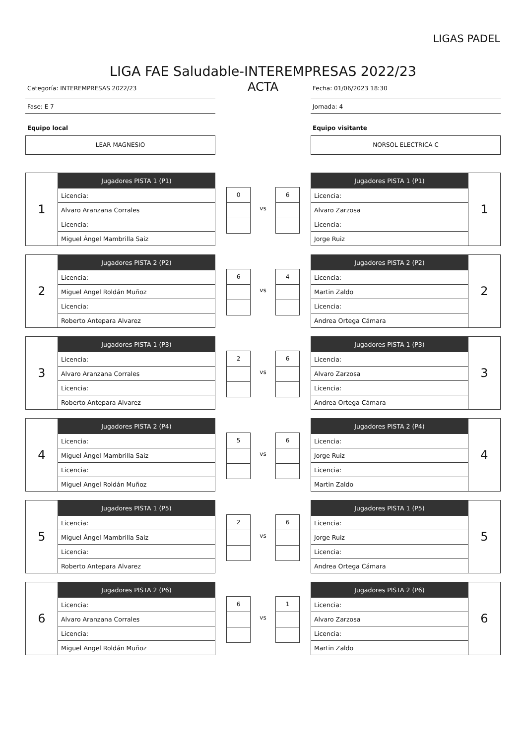LIGAS PADEL
LIGA FAE Saludable-INTEREMPRESAS 2022/23
Categoría: INTEREMPRESAS 2022/23
Fase: E 7
Equipo local
LEAR MAGNESIO
ACTA
Fecha: 01/06/2023 18:30
Jornada: 4
Equipo visitante
NORSOL ELECTRICA C
| 1 | Jugadores PISTA 1 (P1) |
| | Licencia: |
| | Alvaro Aranzana Corrales |
| | Licencia: |
| | Miguel Ángel Mambrilla Saiz |
| 0 |
vs
| 6 |
| Jugadores PISTA 1 (P1) | 1 |
| Licencia: | |
| Alvaro Zarzosa | |
| Licencia: | |
| Jorge Ruiz | |
| 2 | Jugadores PISTA 2 (P2) |
| | Licencia: |
| | Miguel Angel Roldán Muñoz |
| | Licencia: |
| | Roberto Antepara Alvarez |
| 6 |
vs
| 4 |
| Jugadores PISTA 2 (P2) | 2 |
| Licencia: | |
| Martin Zaldo | |
| Licencia: | |
| Andrea Ortega Cámara | |
| 3 | Jugadores PISTA 1 (P3) |
| | Licencia: |
| | Alvaro Aranzana Corrales |
| | Licencia: |
| | Roberto Antepara Alvarez |
| 2 |
vs
| 6 |
| Jugadores PISTA 1 (P3) | 3 |
| Licencia: | |
| Alvaro Zarzosa | |
| Licencia: | |
| Andrea Ortega Cámara | |
| 4 | Jugadores PISTA 2 (P4) |
| | Licencia: |
| | Miguel Ángel Mambrilla Saiz |
| | Licencia: |
| | Miguel Angel Roldán Muñoz |
| 5 |
vs
| 6 |
| Jugadores PISTA 2 (P4) | 4 |
| Licencia: | |
| Jorge Ruiz | |
| Licencia: | |
| Martin Zaldo | |
| 5 | Jugadores PISTA 1 (P5) |
| | Licencia: |
| | Miguel Ángel Mambrilla Saiz |
| | Licencia: |
| | Roberto Antepara Alvarez |
| 2 |
vs
| 6 |
| Jugadores PISTA 1 (P5) | 5 |
| Licencia: | |
| Jorge Ruiz | |
| Licencia: | |
| Andrea Ortega Cámara | |
| 6 | Jugadores PISTA 2 (P6) |
| | Licencia: |
| | Alvaro Aranzana Corrales |
| | Licencia: |
| | Miguel Angel Roldán Muñoz |
| 6 |
vs
| 1 |
| Jugadores PISTA 2 (P6) | 6 |
| Licencia: | |
| Alvaro Zarzosa | |
| Licencia: | |
| Martin Zaldo | |